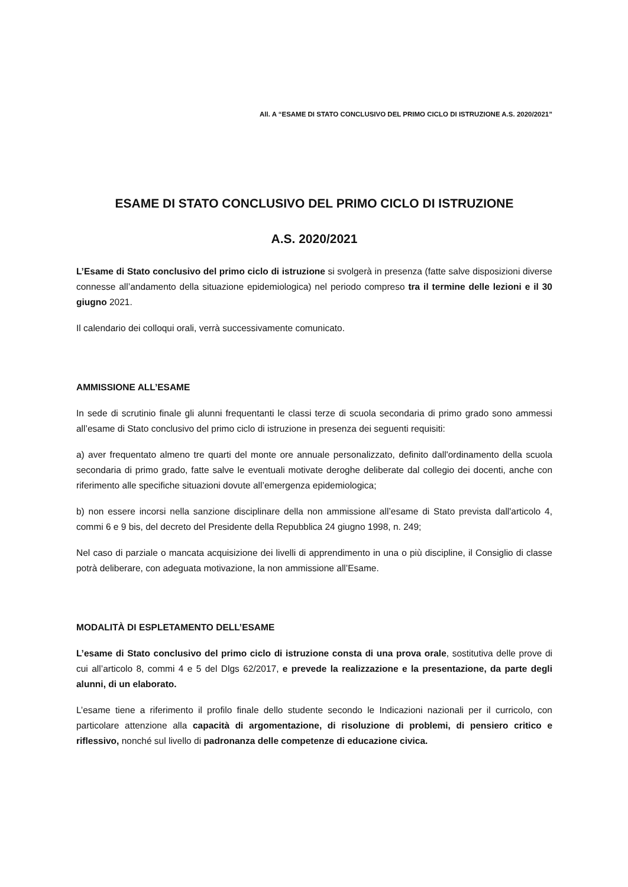All. A “ESAME DI STATO CONCLUSIVO DEL PRIMO CICLO DI ISTRUZIONE A.S. 2020/2021”
ESAME DI STATO CONCLUSIVO DEL PRIMO CICLO DI ISTRUZIONE
A.S. 2020/2021
L’Esame di Stato conclusivo del primo ciclo di istruzione si svolgerà in presenza (fatte salve disposizioni diverse connesse all’andamento della situazione epidemiologica) nel periodo compreso tra il termine delle lezioni e il 30 giugno 2021.
Il calendario dei colloqui orali, verrà successivamente comunicato.
AMMISSIONE ALL’ESAME
In sede di scrutinio finale gli alunni frequentanti le classi terze di scuola secondaria di primo grado sono ammessi all’esame di Stato conclusivo del primo ciclo di istruzione in presenza dei seguenti requisiti:
a) aver frequentato almeno tre quarti del monte ore annuale personalizzato, definito dall'ordinamento della scuola secondaria di primo grado, fatte salve le eventuali motivate deroghe deliberate dal collegio dei docenti, anche con riferimento alle specifiche situazioni dovute all’emergenza epidemiologica;
b) non essere incorsi nella sanzione disciplinare della non ammissione all’esame di Stato prevista dall'articolo 4, commi 6 e 9 bis, del decreto del Presidente della Repubblica 24 giugno 1998, n. 249;
Nel caso di parziale o mancata acquisizione dei livelli di apprendimento in una o più discipline, il Consiglio di classe potrà deliberare, con adeguata motivazione, la non ammissione all’Esame.
MODALITÀ DI ESPLETAMENTO DELL’ESAME
L’esame di Stato conclusivo del primo ciclo di istruzione consta di una prova orale, sostitutiva delle prove di cui all’articolo 8, commi 4 e 5 del Dlgs 62/2017, e prevede la realizzazione e la presentazione, da parte degli alunni, di un elaborato.
L’esame tiene a riferimento il profilo finale dello studente secondo le Indicazioni nazionali per il curricolo, con particolare attenzione alla capacità di argomentazione, di risoluzione di problemi, di pensiero critico e riflessivo, nonché sul livello di padronanza delle competenze di educazione civica.